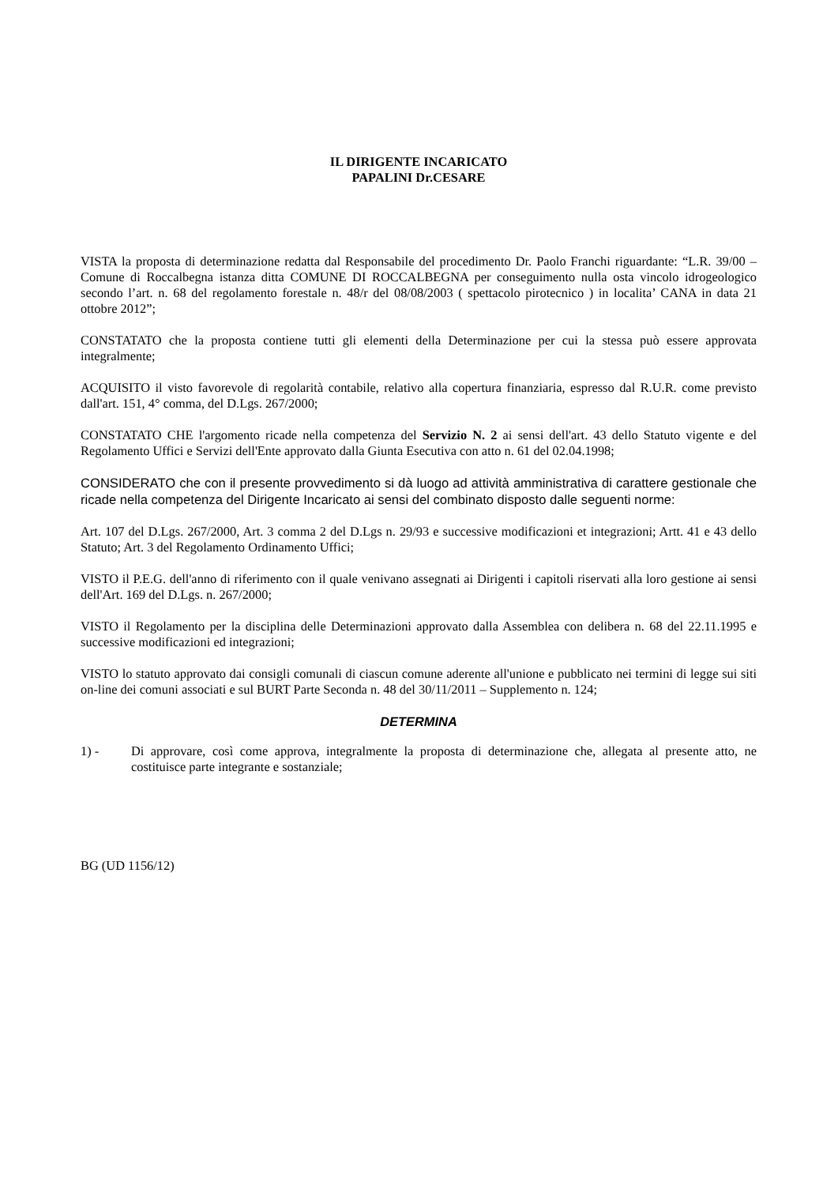IL DIRIGENTE INCARICATO
PAPALINI Dr.CESARE
VISTA la proposta di determinazione redatta dal Responsabile del procedimento Dr. Paolo Franchi riguardante: “L.R. 39/00 – Comune di Roccalbegna istanza ditta COMUNE DI ROCCALBEGNA per conseguimento nulla osta vincolo idrogeologico secondo l’art. n. 68 del regolamento forestale n. 48/r del 08/08/2003 ( spettacolo pirotecnico ) in localita’ CANA in data 21 ottobre 2012”;
CONSTATATO che la proposta contiene tutti gli elementi della Determinazione per cui la stessa può essere approvata integralmente;
ACQUISITO il visto favorevole di regolarità contabile, relativo alla copertura finanziaria, espresso dal R.U.R. come previsto dall'art. 151, 4° comma, del D.Lgs. 267/2000;
CONSTATATO CHE l'argomento ricade nella competenza del Servizio N. 2 ai sensi dell'art. 43 dello Statuto vigente e del Regolamento Uffici e Servizi dell'Ente approvato dalla Giunta Esecutiva con atto n. 61 del 02.04.1998;
CONSIDERATO che con il presente provvedimento si dà luogo ad attività amministrativa di carattere gestionale che ricade nella competenza del Dirigente Incaricato ai sensi del combinato disposto dalle seguenti norme:
Art. 107 del D.Lgs. 267/2000, Art. 3 comma 2 del D.Lgs n. 29/93 e successive modificazioni et integrazioni; Artt. 41 e 43 dello Statuto; Art. 3 del Regolamento Ordinamento Uffici;
VISTO il P.E.G. dell'anno di riferimento con il quale venivano assegnati ai Dirigenti i capitoli riservati alla loro gestione ai sensi dell'Art. 169 del D.Lgs. n. 267/2000;
VISTO il Regolamento per la disciplina delle Determinazioni approvato dalla Assemblea con delibera n. 68 del 22.11.1995 e successive modificazioni ed integrazioni;
VISTO lo statuto approvato dai consigli comunali di ciascun comune aderente all'unione e pubblicato nei termini di legge sui siti on-line dei comuni associati e sul BURT Parte Seconda n. 48 del 30/11/2011 – Supplemento n. 124;
DETERMINA
1) - Di approvare, così come approva, integralmente la proposta di determinazione che, allegata al presente atto, ne costituisce parte integrante e sostanziale;
BG (UD 1156/12)